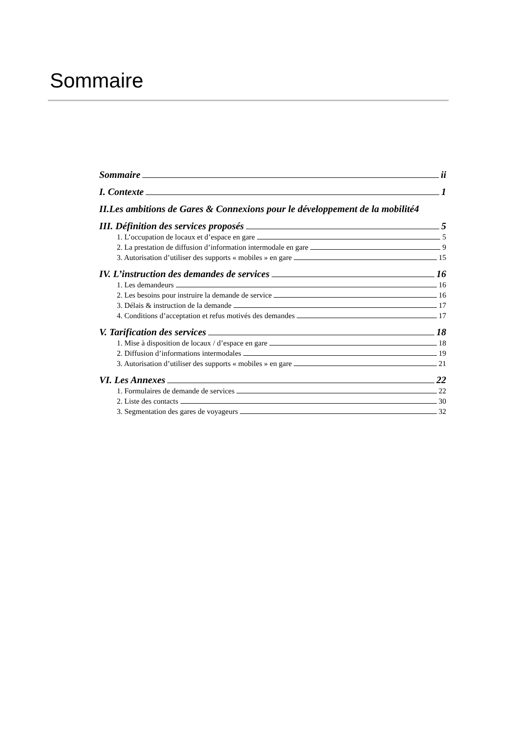Sommaire
Sommaire ii
I. Contexte 1
II.Les ambitions de Gares & Connexions pour le développement de la mobilité 4
III. Définition des services proposés 5
1. L’occupation de locaux et d’espace en gare 5
2. La prestation de diffusion d’information intermodale en gare 9
3. Autorisation d’utiliser des supports « mobiles » en gare 15
IV. L’instruction des demandes de services 16
1. Les demandeurs 16
2. Les besoins pour instruire la demande de service 16
3. Délais & instruction de la demande 17
4. Conditions d’acceptation et refus motivés des demandes 17
V. Tarification des services 18
1. Mise à disposition de locaux / d’espace en gare 18
2. Diffusion d’informations intermodales 19
3. Autorisation d’utiliser des supports « mobiles » en gare 21
VI. Les Annexes 22
1. Formulaires de demande de services 22
2. Liste des contacts 30
3. Segmentation des gares de voyageurs 32